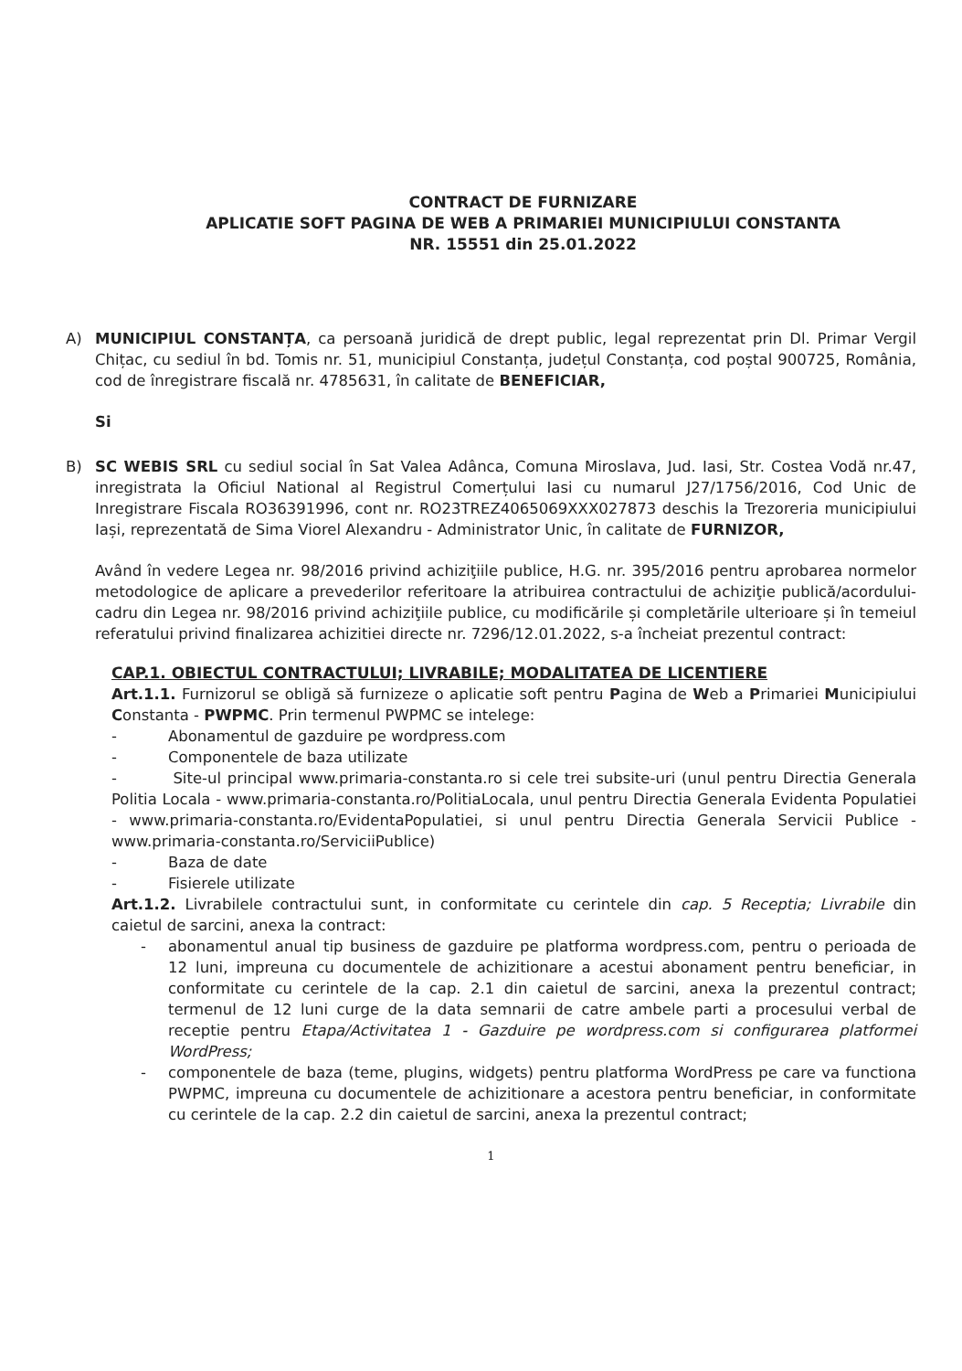CONTRACT DE FURNIZARE
APLICATIE SOFT PAGINA DE WEB A PRIMARIEI MUNICIPIULUI CONSTANTA
NR. 15551 din 25.01.2022
A) MUNICIPIUL CONSTANȚA, ca persoană juridică de drept public, legal reprezentat prin Dl. Primar Vergil Chițac, cu sediul în bd. Tomis nr. 51, municipiul Constanța, județul Constanța, cod poștal 900725, România, cod de înregistrare fiscală nr. 4785631, în calitate de BENEFICIAR,
Si
B) SC WEBIS SRL cu sediul social în Sat Valea Adânca, Comuna Miroslava, Jud. Iasi, Str. Costea Vodă nr.47, inregistrata la Oficiul National al Registrul Comerțului Iasi cu numarul J27/1756/2016, Cod Unic de Inregistrare Fiscala RO36391996, cont nr. RO23TREZ4065069XXX027873 deschis la Trezoreria municipiului Iași, reprezentată de Sima Viorel Alexandru - Administrator Unic, în calitate de FURNIZOR,
Având în vedere Legea nr. 98/2016 privind achiziţiile publice, H.G. nr. 395/2016 pentru aprobarea normelor metodologice de aplicare a prevederilor referitoare la atribuirea contractului de achiziţie publică/acordului-cadru din Legea nr. 98/2016 privind achiziţiile publice, cu modificările și completările ulterioare și în temeiul referatului privind finalizarea achizitiei directe nr. 7296/12.01.2022, s-a încheiat prezentul contract:
CAP.1. OBIECTUL CONTRACTULUI; LIVRABILE; MODALITATEA DE LICENTIERE
Art.1.1. Furnizorul se obligă să furnizeze o aplicatie soft pentru Pagina de Web a Primariei Municipiului Constanta - PWPMC. Prin termenul PWPMC se intelege:
- Abonamentul de gazduire pe wordpress.com
- Componentele de baza utilizate
- Site-ul principal www.primaria-constanta.ro si cele trei subsite-uri (unul pentru Directia Generala Politia Locala - www.primaria-constanta.ro/PolitiaLocala, unul pentru Directia Generala Evidenta Populatiei - www.primaria-constanta.ro/EvidentaPopulatiei, si unul pentru Directia Generala Servicii Publice - www.primaria-constanta.ro/ServiciiPublice)
- Baza de date
- Fisierele utilizate
Art.1.2. Livrabilele contractului sunt, in conformitate cu cerintele din cap. 5 Receptia; Livrabile din caietul de sarcini, anexa la contract:
abonamentul anual tip business de gazduire pe platforma wordpress.com, pentru o perioada de 12 luni, impreuna cu documentele de achizitionare a acestui abonament pentru beneficiar, in conformitate cu cerintele de la cap. 2.1 din caietul de sarcini, anexa la prezentul contract; termenul de 12 luni curge de la data semnarii de catre ambele parti a procesului verbal de receptie pentru Etapa/Activitatea 1 - Gazduire pe wordpress.com si configurarea platformei WordPress;
componentele de baza (teme, plugins, widgets) pentru platforma WordPress pe care va functiona PWPMC, impreuna cu documentele de achizitionare a acestora pentru beneficiar, in conformitate cu cerintele de la cap. 2.2 din caietul de sarcini, anexa la prezentul contract;
1